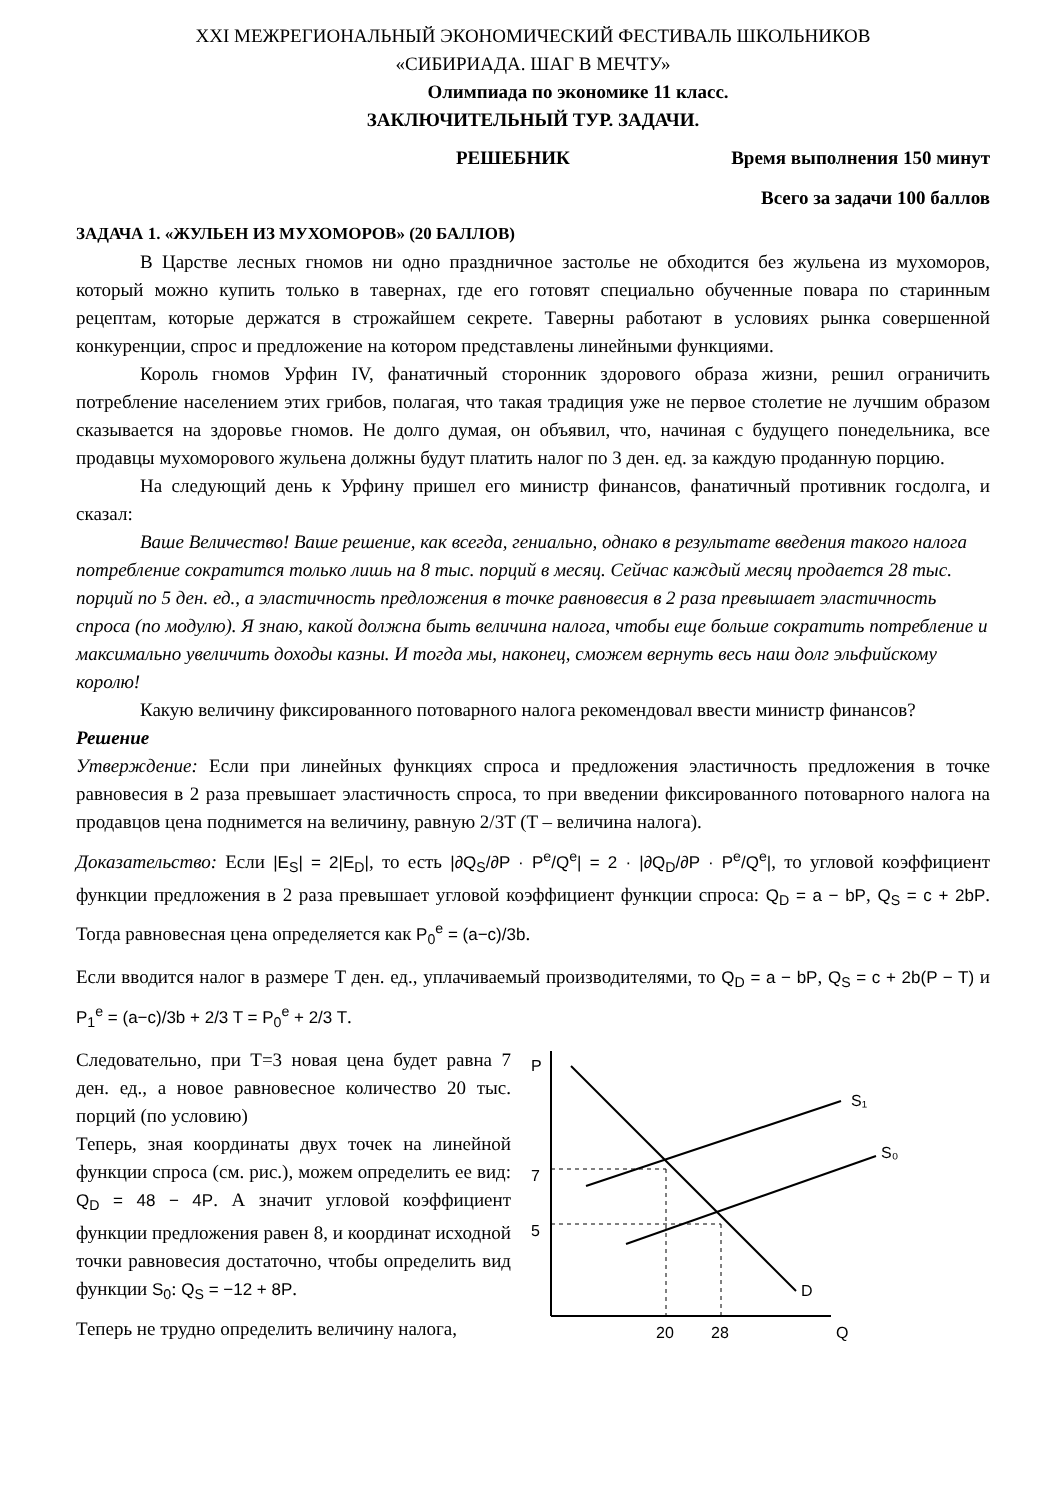XXI МЕЖРЕГИОНАЛЬНЫЙ ЭКОНОМИЧЕСКИЙ ФЕСТИВАЛЬ ШКОЛЬНИКОВ
«СИБИРИАДА. ШАГ В МЕЧТУ»
Олимпиада по экономике 11 класс.
ЗАКЛЮЧИТЕЛЬНЫЙ ТУР. ЗАДАЧИ.
РЕШЕБНИК Время выполнения 150 минут
Всего за задачи 100 баллов
ЗАДАЧА 1. «ЖУЛЬЕН ИЗ МУХОМОРОВ» (20 БАЛЛОВ)
В Царстве лесных гномов ни одно праздничное застолье не обходится без жульена из мухоморов, который можно купить только в тавернах, где его готовят специально обученные повара по старинным рецептам, которые держатся в строжайшем секрете. Таверны работают в условиях рынка совершенной конкуренции, спрос и предложение на котором представлены линейными функциями.
Король гномов Урфин IV, фанатичный сторонник здорового образа жизни, решил ограничить потребление населением этих грибов, полагая, что такая традиция уже не первое столетие не лучшим образом сказывается на здоровье гномов. Не долго думая, он объявил, что, начиная с будущего понедельника, все продавцы мухоморового жульена должны будут платить налог по 3 ден. ед. за каждую проданную порцию.
На следующий день к Урфину пришел его министр финансов, фанатичный противник госдолга, и сказал:
Ваше Величество! Ваше решение, как всегда, гениально, однако в результате введения такого налога потребление сократится только лишь на 8 тыс. порций в месяц. Сейчас каждый месяц продается 28 тыс. порций по 5 ден. ед., а эластичность предложения в точке равновесия в 2 раза превышает эластичность спроса (по модулю). Я знаю, какой должна быть величина налога, чтобы еще больше сократить потребление и максимально увеличить доходы казны. И тогда мы, наконец, сможем вернуть весь наш долг эльфийскому королю!
Какую величину фиксированного потоварного налога рекомендовал ввести министр финансов?
Решение
Утверждение: Если при линейных функциях спроса и предложения эластичность предложения в точке равновесия в 2 раза превышает эластичность спроса, то при введении фиксированного потоварного налога на продавцов цена поднимется на величину, равную 2/3T (T – величина налога).
Доказательство: Если |E<sub>S</sub>| = 2|E<sub>D</sub>|, то есть |∂Q<sub>S</sub>/∂P · P<sup>e</sup>/Q<sup>e</sup>| = 2 · |∂Q<sub>D</sub>/∂P · P<sup>e</sup>/Q<sup>e</sup>|, то угловой коэффициент функции предложения в 2 раза превышает угловой коэффициент функции спроса: Q<sub>D</sub> = a − bP, Q<sub>S</sub> = c + 2bP. Тогда равновесная цена определяется как P<sub>0</sub><sup>e</sup> = (a−c)/3b.
Если вводится налог в размере T ден. ед., уплачиваемый производителями, то Q<sub>D</sub> = a − bP, Q<sub>S</sub> = c + 2b(P − T) и P<sub>1</sub><sup>e</sup> = (a−c)/3b + 2/3 T = P<sub>0</sub><sup>e</sup> + 2/3 T.
Следовательно, при T=3 новая цена будет равна 7 ден. ед., а новое равновесное количество 20 тыс. порций (по условию)
Теперь, зная координаты двух точек на линейной функции спроса (см. рис.), можем определить ее вид: Q<sub>D</sub> = 48 − 4P. А значит угловой коэффициент функции предложения равен 8, и координат исходной точки равновесия достаточно, чтобы определить вид функции S<sub>0</sub>: Q<sub>S</sub> = −12 + 8P.
Теперь не трудно определить величину налога,
P
Q
S₁
S₀
D
7
5
20
28